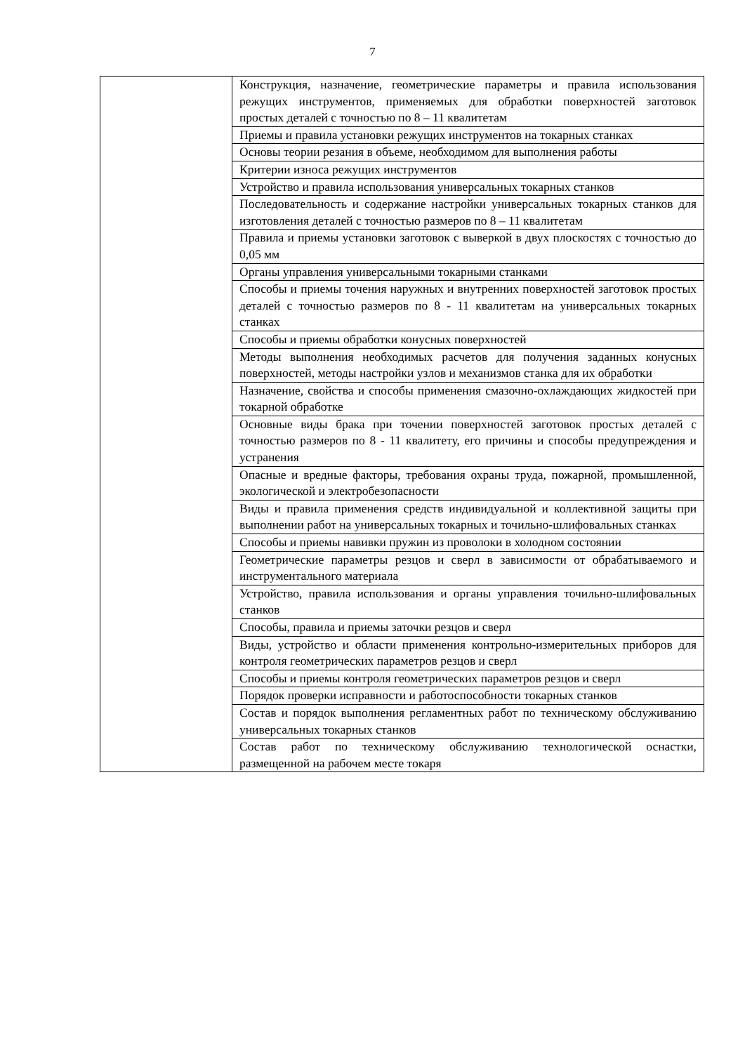7
| | Конструкция, назначение, геометрические параметры и правила использования режущих инструментов, применяемых для обработки поверхностей заготовок простых деталей с точностью по 8 – 11 квалитетам |
| | Приемы и правила установки режущих инструментов на токарных станках |
| | Основы теории резания в объеме, необходимом для выполнения работы |
| | Критерии износа режущих инструментов |
| | Устройство и правила использования универсальных токарных станков |
| | Последовательность и содержание настройки универсальных токарных станков для изготовления деталей с точностью размеров по 8 – 11 квалитетам |
| | Правила и приемы установки заготовок с выверкой в двух плоскостях с точностью до 0,05 мм |
| | Органы управления универсальными токарными станками |
| | Способы и приемы точения наружных и внутренних поверхностей заготовок простых деталей с точностью размеров по 8 - 11 квалитетам на универсальных токарных станках |
| | Способы и приемы обработки конусных поверхностей |
| | Методы выполнения необходимых расчетов для получения заданных конусных поверхностей, методы настройки узлов и механизмов станка для их обработки |
| | Назначение, свойства и способы применения смазочно-охлаждающих жидкостей при токарной обработке |
| | Основные виды брака при точении поверхностей заготовок простых деталей с точностью размеров по 8 - 11 квалитету, его причины и способы предупреждения и устранения |
| | Опасные и вредные факторы, требования охраны труда, пожарной, промышленной, экологической и электробезопасности |
| | Виды и правила применения средств индивидуальной и коллективной защиты при выполнении работ на универсальных токарных и точильно-шлифовальных станках |
| | Способы и приемы навивки пружин из проволоки в холодном состоянии |
| | Геометрические параметры резцов и сверл в зависимости от обрабатываемого и инструментального материала |
| | Устройство, правила использования и органы управления точильно-шлифовальных станков |
| | Способы, правила и приемы заточки резцов и сверл |
| | Виды, устройство и области применения контрольно-измерительных приборов для контроля геометрических параметров резцов и сверл |
| | Способы и приемы контроля геометрических параметров резцов и сверл |
| | Порядок проверки исправности и работоспособности токарных станков |
| | Состав и порядок выполнения регламентных работ по техническому обслуживанию универсальных токарных станков |
| | Состав работ по техническому обслуживанию технологической оснастки, размещенной на рабочем месте токаря |